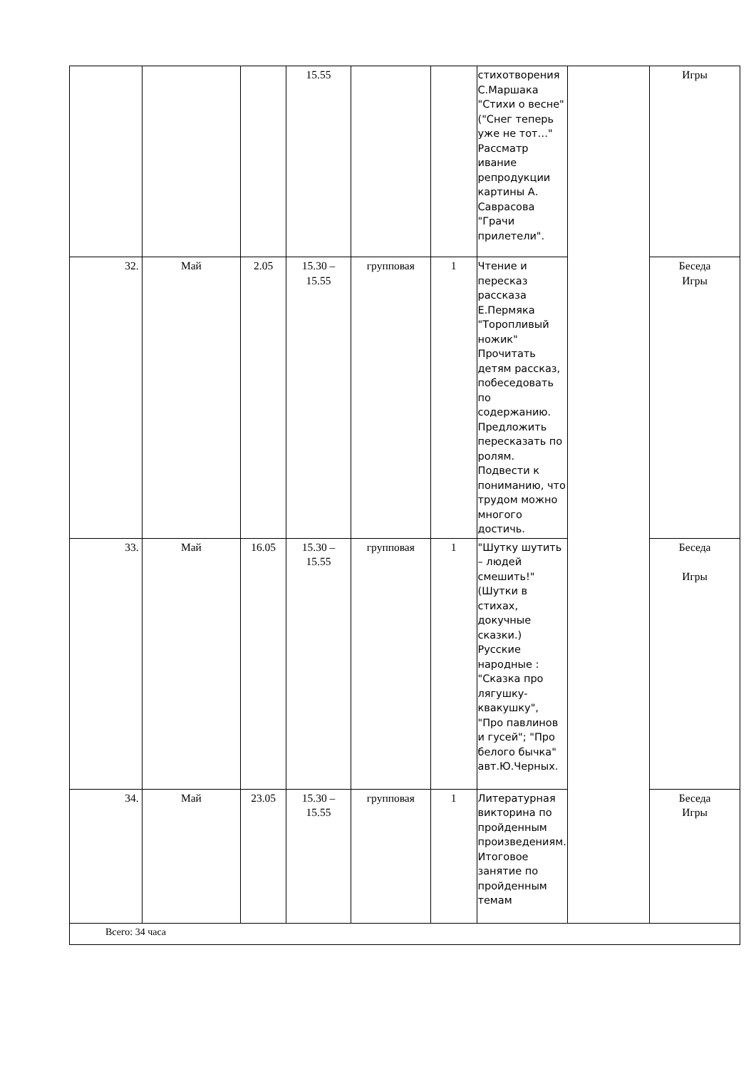| | | | 15.55 | | | стихотворения С.Маршака "Стихи о весне" ("Снег теперь уже не тот…" Рассматр ивание репродукции картины А. Саврасова "Грачи прилетели". | | Игры |
| 32. | Май | 2.05 | 15.30 – 15.55 | групповая | 1 | Чтение и пересказ рассказа Е.Пермяка "Торопливый ножик" Прочитать детям рассказ, побеседовать по содержанию. Предложить пересказать по ролям. Подвести к пониманию, что трудом можно многого достичь. | | Беседа Игры |
| 33. | Май | 16.05 | 15.30 – 15.55 | групповая | 1 | "Шутку шутить – людей смешить!" (Шутки в стихах, докучные сказки.) Русские народные : "Сказка про лягушку-квакушку", "Про павлинов и гусей"; "Про белого бычка" авт.Ю.Черных. | | Беседа Игры |
| 34. | Май | 23.05 | 15.30 – 15.55 | групповая | 1 | Литературная викторина по пройденным произведениям. Итоговое занятие по пройденным темам | | Беседа Игры |
| Всего: 34 часа | | | | | | | | |